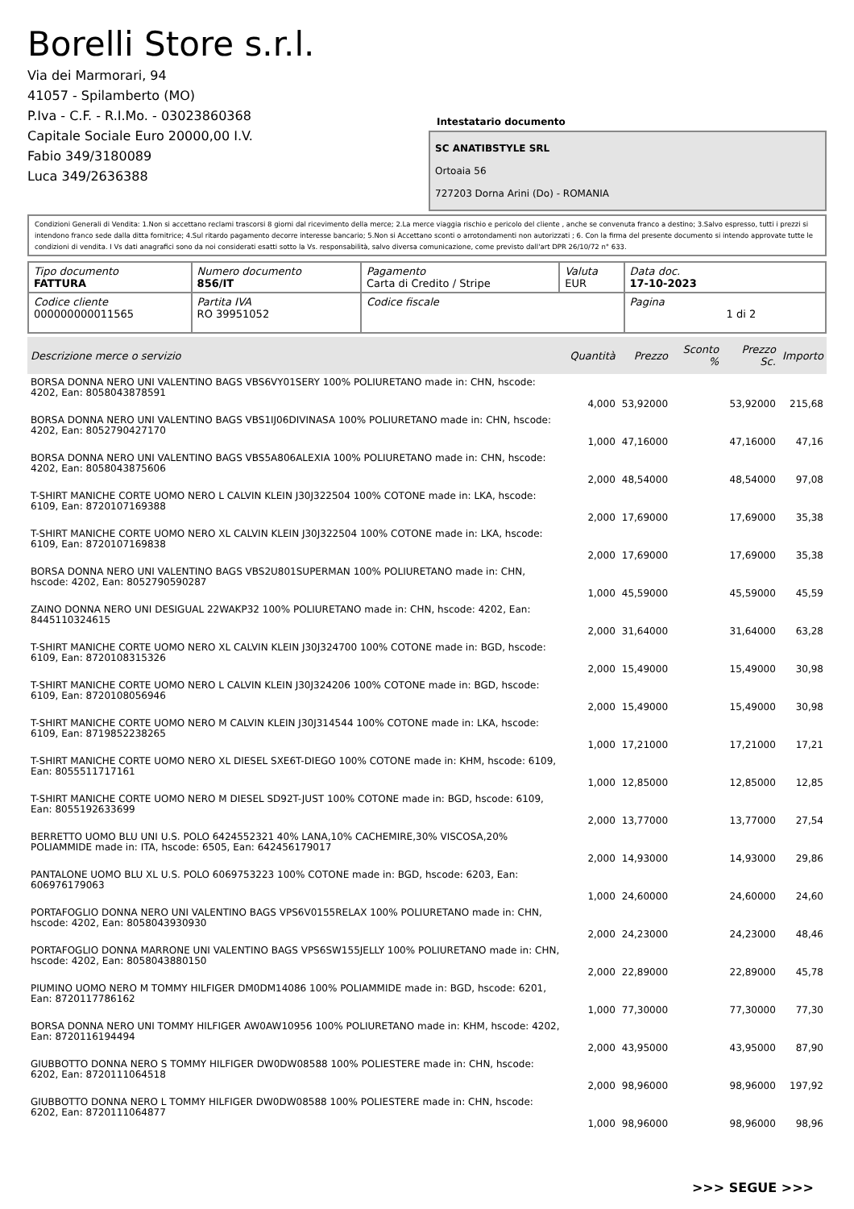Borelli Store s.r.l.
Via dei Marmorari, 94
41057 - Spilamberto (MO)
P.Iva - C.F. - R.I.Mo. - 03023860368
Capitale Sociale Euro 20000,00 I.V.
Fabio 349/3180089
Luca 349/2636388
Intestatario documento
SC ANATIBSTYLE SRL
Ortoaia 56
727203 Dorna Arini (Do) - ROMANIA
Condizioni Generali di Vendita: 1.Non si accettano reclami trascorsi 8 giorni dal ricevimento della merce; 2.La merce viaggia rischio e pericolo del cliente , anche se convenuta franco a destino; 3.Salvo espresso, tutti i prezzi si intendono franco sede dalla ditta fornitrice; 4.Sul ritardo pagamento decorre interesse bancario; 5.Non si Accettano sconti o arrotondamenti non autorizzati ; 6. Con la firma del presente documento si intendo approvate tutte le condizioni di vendita. I Vs dati anagrafici sono da noi considerati esatti sotto la Vs. responsabilità, salvo diversa comunicazione, come previsto dall'art DPR 26/10/72 n° 633.
| Tipo documento FATTURA | Numero documento 856/IT | Pagamento Carta di Credito / Stripe | Valuta EUR | Data doc. 17-10-2023 |
| Codice cliente 000000000011565 | Partita IVA RO 39951052 | Codice fiscale | | Pagina 1 di 2 |
| Descrizione merce o servizio | Quantità | Prezzo | Sconto % | Prezzo Sc. | Importo |
| --- | --- | --- | --- | --- | --- |
| BORSA DONNA NERO UNI VALENTINO BAGS VBS6VY01SERY 100% POLIURETANO made in: CHN, hscode: 4202, Ean: 8058043878591 | 4,000 | 53,92000 | | 53,92000 | 215,68 |
| BORSA DONNA NERO UNI VALENTINO BAGS VBS1IJ06DIVINASA 100% POLIURETANO made in: CHN, hscode: 4202, Ean: 8052790427170 | 1,000 | 47,16000 | | 47,16000 | 47,16 |
| BORSA DONNA NERO UNI VALENTINO BAGS VBS5A806ALEXIA 100% POLIURETANO made in: CHN, hscode: 4202, Ean: 8058043875606 | 2,000 | 48,54000 | | 48,54000 | 97,08 |
| T-SHIRT MANICHE CORTE UOMO NERO L CALVIN KLEIN J30J322504 100% COTONE made in: LKA, hscode: 6109, Ean: 8720107169388 | 2,000 | 17,69000 | | 17,69000 | 35,38 |
| T-SHIRT MANICHE CORTE UOMO NERO XL CALVIN KLEIN J30J322504 100% COTONE made in: LKA, hscode: 6109, Ean: 8720107169838 | 2,000 | 17,69000 | | 17,69000 | 35,38 |
| BORSA DONNA NERO UNI VALENTINO BAGS VBS2U801SUPERMAN 100% POLIURETANO made in: CHN, hscode: 4202, Ean: 8052790590287 | 1,000 | 45,59000 | | 45,59000 | 45,59 |
| ZAINO DONNA NERO UNI DESIGUAL 22WAKP32 100% POLIURETANO made in: CHN, hscode: 4202, Ean: 8445110324615 | 2,000 | 31,64000 | | 31,64000 | 63,28 |
| T-SHIRT MANICHE CORTE UOMO NERO XL CALVIN KLEIN J30J324700 100% COTONE made in: BGD, hscode: 6109, Ean: 8720108315326 | 2,000 | 15,49000 | | 15,49000 | 30,98 |
| T-SHIRT MANICHE CORTE UOMO NERO L CALVIN KLEIN J30J324206 100% COTONE made in: BGD, hscode: 6109, Ean: 8720108056946 | 2,000 | 15,49000 | | 15,49000 | 30,98 |
| T-SHIRT MANICHE CORTE UOMO NERO M CALVIN KLEIN J30J314544 100% COTONE made in: LKA, hscode: 6109, Ean: 8719852238265 | 1,000 | 17,21000 | | 17,21000 | 17,21 |
| T-SHIRT MANICHE CORTE UOMO NERO XL DIESEL SXE6T-DIEGO 100% COTONE made in: KHM, hscode: 6109, Ean: 8055511717161 | 1,000 | 12,85000 | | 12,85000 | 12,85 |
| T-SHIRT MANICHE CORTE UOMO NERO M DIESEL SD92T-JUST 100% COTONE made in: BGD, hscode: 6109, Ean: 8055192633699 | 2,000 | 13,77000 | | 13,77000 | 27,54 |
| BERRETTO UOMO BLU UNI U.S. POLO 6424552321 40% LANA,10% CACHEMIRE,30% VISCOSA,20% POLIAMMIDE made in: ITA, hscode: 6505, Ean: 642456179017 | 2,000 | 14,93000 | | 14,93000 | 29,86 |
| PANTALONE UOMO BLU XL U.S. POLO 6069753223 100% COTONE made in: BGD, hscode: 6203, Ean: 606976179063 | 1,000 | 24,60000 | | 24,60000 | 24,60 |
| PORTAFOGLIO DONNA NERO UNI VALENTINO BAGS VPS6V0155RELAX 100% POLIURETANO made in: CHN, hscode: 4202, Ean: 8058043930930 | 2,000 | 24,23000 | | 24,23000 | 48,46 |
| PORTAFOGLIO DONNA MARRONE UNI VALENTINO BAGS VPS6SW155JELLY 100% POLIURETANO made in: CHN, hscode: 4202, Ean: 8058043880150 | 2,000 | 22,89000 | | 22,89000 | 45,78 |
| PIUMINO UOMO NERO M TOMMY HILFIGER DM0DM14086 100% POLIAMMIDE made in: BGD, hscode: 6201, Ean: 8720117786162 | 1,000 | 77,30000 | | 77,30000 | 77,30 |
| BORSA DONNA NERO UNI TOMMY HILFIGER AW0AW10956 100% POLIURETANO made in: KHM, hscode: 4202, Ean: 8720116194494 | 2,000 | 43,95000 | | 43,95000 | 87,90 |
| GIUBBOTTO DONNA NERO S TOMMY HILFIGER DW0DW08588 100% POLIESTERE made in: CHN, hscode: 6202, Ean: 8720111064518 | 2,000 | 98,96000 | | 98,96000 | 197,92 |
| GIUBBOTTO DONNA NERO L TOMMY HILFIGER DW0DW08588 100% POLIESTERE made in: CHN, hscode: 6202, Ean: 8720111064877 | 1,000 | 98,96000 | | 98,96000 | 98,96 |
>>> SEGUE >>>
-